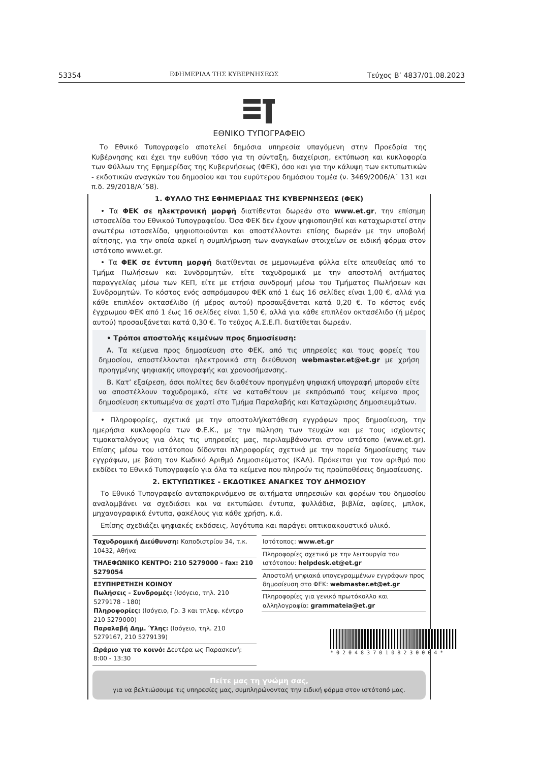53354 ΕΦΗΜΕΡΙΔΑ ΤΗΣ ΚΥΒΕΡΝΗΣΕΩΣ Τεύχος B’ 4837/01.08.2023
ΕΘΝΙΚΟ ΤΥΠΟΓΡΑΦΕΙΟ
Το Εθνικό Τυπογραφείο αποτελεί δημόσια υπηρεσία υπαγόμενη στην Προεδρία της Κυβέρνησης και έχει την ευθύνη τόσο για τη σύνταξη, διαχείριση, εκτύπωση και κυκλοφορία των Φύλλων της Εφημερίδας της Κυβερνήσεως (ΦΕΚ), όσο και για την κάλυψη των εκτυπωτικών - εκδοτικών αναγκών του δημοσίου και του ευρύτερου δημόσιου τομέα (ν. 3469/2006/Α΄ 131 και π.δ. 29/2018/Α΄58).
1. ΦΥΛΛΟ ΤΗΣ ΕΦΗΜΕΡΙΔΑΣ ΤΗΣ ΚΥΒΕΡΝΗΣΕΩΣ (ΦΕΚ)
• Τα ΦΕΚ σε ηλεκτρονική μορφή διατίθενται δωρεάν στο www.et.gr, την επίσημη ιστοσελίδα του Εθνικού Τυπογραφείου. Όσα ΦΕΚ δεν έχουν ψηφιοποιηθεί και καταχωριστεί στην ανωτέρω ιστοσελίδα, ψηφιοποιούνται και αποστέλλονται επίσης δωρεάν με την υποβολή αίτησης, για την οποία αρκεί η συμπλήρωση των αναγκαίων στοιχείων σε ειδική φόρμα στον ιστότοπο www.et.gr.
• Τα ΦΕΚ σε έντυπη μορφή διατίθενται σε μεμονωμένα φύλλα είτε απευθείας από το Τμήμα Πωλήσεων και Συνδρομητών, είτε ταχυδρομικά με την αποστολή αιτήματος παραγγελίας μέσω των ΚΕΠ, είτε με ετήσια συνδρομή μέσω του Τμήματος Πωλήσεων και Συνδρομητών. Το κόστος ενός ασπρόμαυρου ΦΕΚ από 1 έως 16 σελίδες είναι 1,00 €, αλλά για κάθε επιπλέον οκτασέλιδο (ή μέρος αυτού) προσαυξάνεται κατά 0,20 €. Το κόστος ενός έγχρωμου ΦΕΚ από 1 έως 16 σελίδες είναι 1,50 €, αλλά για κάθε επιπλέον οκτασέλιδο (ή μέρος αυτού) προσαυξάνεται κατά 0,30 €. Το τεύχος Α.Σ.Ε.Π. διατίθεται δωρεάν.
• Τρόποι αποστολής κειμένων προς δημοσίευση:
Α. Τα κείμενα προς δημοσίευση στο ΦΕΚ, από τις υπηρεσίες και τους φορείς του δημοσίου, αποστέλλονται ηλεκτρονικά στη διεύθυνση webmaster.et@et.gr με χρήση προηγμένης ψηφιακής υπογραφής και χρονοσήμανσης.
Β. Κατ’ εξαίρεση, όσοι πολίτες δεν διαθέτουν προηγμένη ψηφιακή υπογραφή μπορούν είτε να αποστέλλουν ταχυδρομικά, είτε να καταθέτουν με εκπρόσωπό τους κείμενα προς δημοσίευση εκτυπωμένα σε χαρτί στο Τμήμα Παραλαβής και Καταχώρισης Δημοσιευμάτων.
• Πληροφορίες, σχετικά με την αποστολή/κατάθεση εγγράφων προς δημοσίευση, την ημερήσια κυκλοφορία των Φ.Ε.Κ., με την πώληση των τευχών και με τους ισχύοντες τιμοκαταλόγους για όλες τις υπηρεσίες μας, περιλαμβάνονται στον ιστότοπο (www.et.gr). Επίσης μέσω του ιστότοπου δίδονται πληροφορίες σχετικά με την πορεία δημοσίευσης των εγγράφων, με βάση τον Κωδικό Αριθμό Δημοσιεύματος (ΚΑΔ). Πρόκειται για τον αριθμό που εκδίδει το Εθνικό Τυπογραφείο για όλα τα κείμενα που πληρούν τις προϋποθέσεις δημοσίευσης.
2. ΕΚΤΥΠΩΤΙΚΕΣ - ΕΚΔΟΤΙΚΕΣ ΑΝΑΓΚΕΣ ΤΟΥ ΔΗΜΟΣΙΟΥ
Το Εθνικό Τυπογραφείο ανταποκρινόμενο σε αιτήματα υπηρεσιών και φορέων του δημοσίου αναλαμβάνει να σχεδιάσει και να εκτυπώσει έντυπα, φυλλάδια, βιβλία, αφίσες, μπλοκ, μηχανογραφικά έντυπα, φακέλους για κάθε χρήση, κ.ά.
Επίσης σχεδιάζει ψηφιακές εκδόσεις, λογότυπα και παράγει οπτικοακουστικό υλικό.
Ταχυδρομική Διεύθυνση: Καποδιστρίου 34, τ.κ. 10432, Αθήνα
ΤΗΛΕΦΩΝΙΚΟ ΚΕΝΤΡΟ: 210 5279000 - fax: 210 5279054
ΕΞΥΠΗΡΕΤΗΣΗ ΚΟΙΝΟΥ
Πωλήσεις - Συνδρομές: (Ισόγειο, τηλ. 210 5279178 - 180)
Πληροφορίες: (Ισόγειο, Γρ. 3 και τηλεφ. κέντρο 210 5279000)
Παραλαβή Δημ. Ύλης: (Ισόγειο, τηλ. 210 5279167, 210 5279139)
Ωράριο για το κοινό: Δευτέρα ως Παρασκευή: 8:00 - 13:30
Ιστότοπος: www.et.gr
Πληροφορίες σχετικά με την λειτουργία του ιστότοπου: helpdesk.et@et.gr
Αποστολή ψηφιακά υπογεγραμμένων εγγράφων προς δημοσίευση στο ΦΕΚ: webmaster.et@et.gr
Πληροφορίες για γενικό πρωτόκολλο και αλληλογραφία: grammateia@et.gr
Πείτε μας τη γνώμη σας,
για να βελτιώσουμε τις υπηρεσίες μας, συμπληρώνοντας την ειδική φόρμα στον ιστότοπό μας.
*02048370108230004*